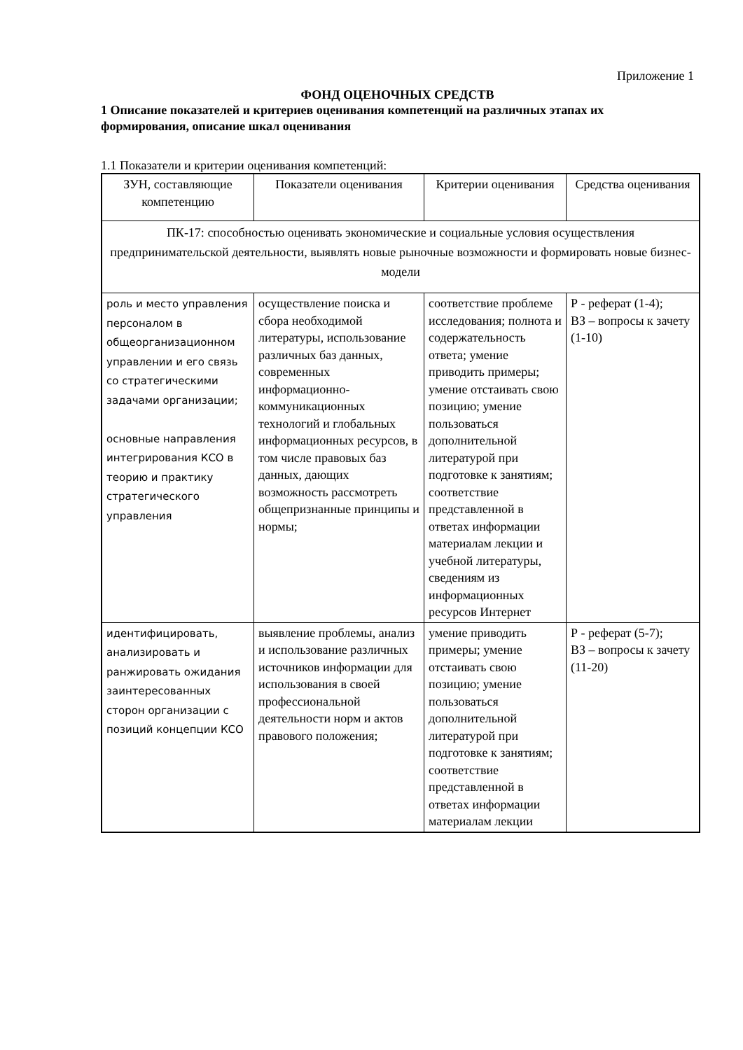Приложение 1
ФОНД ОЦЕНОЧНЫХ СРЕДСТВ
1 Описание показателей и критериев оценивания компетенций на различных этапах их формирования, описание шкал оценивания
1.1 Показатели и критерии оценивания компетенций:
| ЗУН, составляющие компетенцию | Показатели оценивания | Критерии оценивания | Средства оценивания |
| --- | --- | --- | --- |
| ПК-17: способностью оценивать экономические и социальные условия осуществления предпринимательской деятельности, выявлять новые рыночные возможности и формировать новые бизнес-модели | | | |
| роль и место управления персоналом в общеорганизационном управлении и его связь со стратегическими задачами организации; основные направления интегрирования КСО в теорию и практику стратегического управления | осуществление поиска и сбора необходимой литературы, использование различных баз данных, современных информационно-коммуникационных технологий и глобальных информационных ресурсов, в том числе правовых баз данных, дающих возможность рассмотреть общепризнанные принципы и нормы; | соответствие проблеме исследования; полнота и содержательность ответа; умение приводить примеры; умение отстаивать свою позицию; умение пользоваться дополнительной литературой при подготовке к занятиям; соответствие представленной в ответах информации материалам лекции и учебной литературы, сведениям из информационных ресурсов Интернет | Р - реферат (1-4); ВЗ – вопросы к зачету (1-10) |
| идентифицировать, анализировать и ранжировать ожидания заинтересованных сторон организации с позиций концепции КСО | выявление проблемы, анализ и использование различных источников информации для использования в своей профессиональной деятельности норм и актов правового положения; | умение приводить примеры; умение отстаивать свою позицию; умение пользоваться дополнительной литературой при подготовке к занятиям; соответствие представленной в ответах информации материалам лекции | Р - реферат (5-7); ВЗ – вопросы к зачету (11-20) |